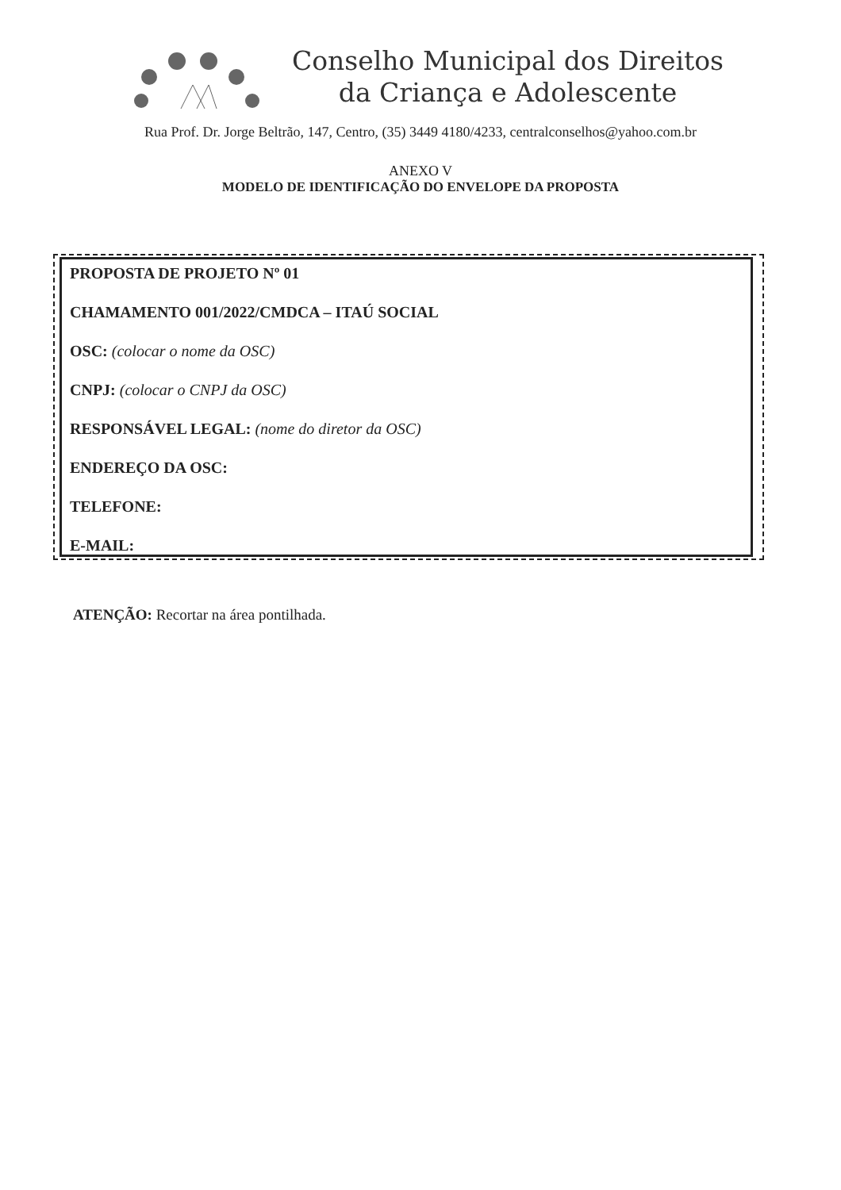Conselho Municipal dos Direitos
da Criança e Adolescente
Rua Prof. Dr. Jorge Beltrão, 147, Centro, (35) 3449 4180/4233, centralconselhos@yahoo.com.br
ANEXO V
MODELO DE IDENTIFICAÇÃO DO ENVELOPE DA PROPOSTA
PROPOSTA DE PROJETO Nº 01
CHAMAMENTO 001/2022/CMDCA – ITAÚ SOCIAL
OSC: (colocar o nome da OSC)
CNPJ: (colocar o CNPJ da OSC)
RESPONSÁVEL LEGAL: (nome do diretor da OSC)
ENDEREÇO DA OSC:
TELEFONE:
E-MAIL:
ATENÇÃO: Recortar na área pontilhada.